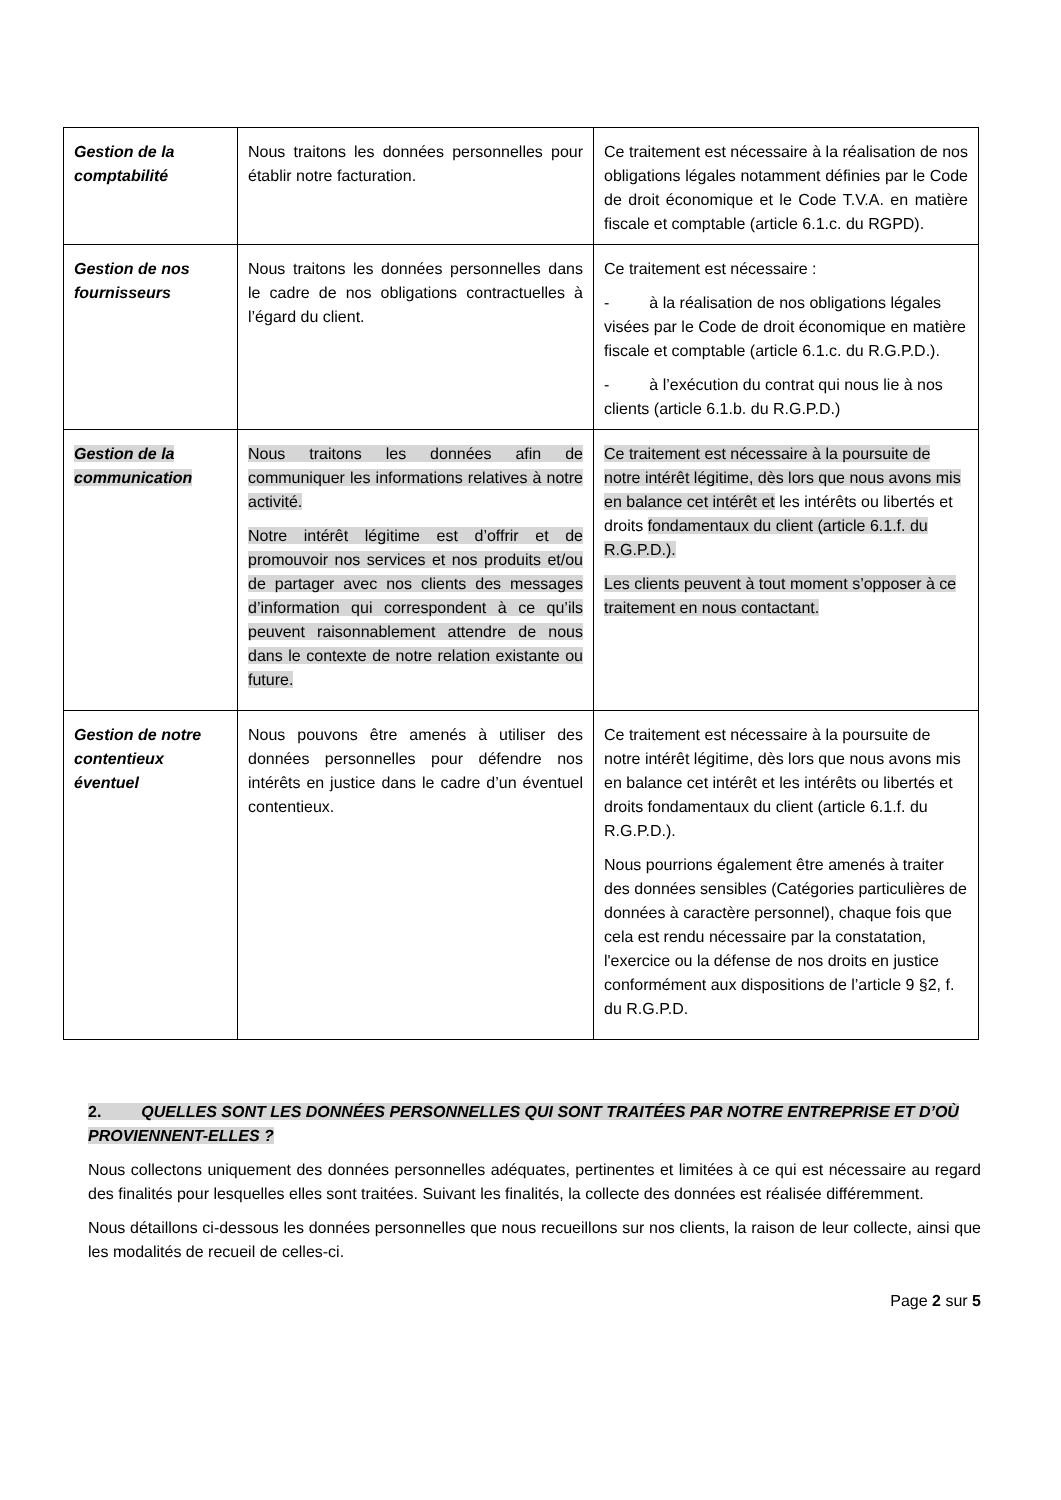| Gestion de la comptabilité | Nous traitons les données personnelles pour établir notre facturation. | Ce traitement est nécessaire à la réalisation de nos obligations légales notamment définies par le Code de droit économique et le Code T.V.A. en matière fiscale et comptable (article 6.1.c. du RGPD). |
| Gestion de nos fournisseurs | Nous traitons les données personnelles dans le cadre de nos obligations contractuelles à l’égard du client. | Ce traitement est nécessaire : - à la réalisation de nos obligations légales visées par le Code de droit économique en matière fiscale et comptable (article 6.1.c. du R.G.P.D.). - à l’exécution du contrat qui nous lie à nos clients (article 6.1.b. du R.G.P.D.) |
| Gestion de la communication | Nous traitons les données afin de communiquer les informations relatives à notre activité. Notre intérêt légitime est d’offrir et de promouvoir nos services et nos produits et/ou de partager avec nos clients des messages d’information qui correspondent à ce qu’ils peuvent raisonnablement attendre de nous dans le contexte de notre relation existante ou future. | Ce traitement est nécessaire à la poursuite de notre intérêt légitime, dès lors que nous avons mis en balance cet intérêt et les intérêts ou libertés et droits fondamentaux du client (article 6.1.f. du R.G.P.D.). Les clients peuvent à tout moment s’opposer à ce traitement en nous contactant. |
| Gestion de notre contentieux éventuel | Nous pouvons être amenés à utiliser des données personnelles pour défendre nos intérêts en justice dans le cadre d’un éventuel contentieux. | Ce traitement est nécessaire à la poursuite de notre intérêt légitime, dès lors que nous avons mis en balance cet intérêt et les intérêts ou libertés et droits fondamentaux du client (article 6.1.f. du R.G.P.D.). Nous pourrions également être amenés à traiter des données sensibles (Catégories particulières de données à caractère personnel), chaque fois que cela est rendu nécessaire par la constatation, l'exercice ou la défense de nos droits en justice conformément aux dispositions de l’article 9 §2, f. du R.G.P.D. |
2. QUELLES SONT LES DONNÉES PERSONNELLES QUI SONT TRAITÉES PAR NOTRE ENTREPRISE ET D’OÙ PROVIENNENT-ELLES ?
Nous collectons uniquement des données personnelles adéquates, pertinentes et limitées à ce qui est nécessaire au regard des finalités pour lesquelles elles sont traitées. Suivant les finalités, la collecte des données est réalisée différemment.
Nous détaillons ci-dessous les données personnelles que nous recueillons sur nos clients, la raison de leur collecte, ainsi que les modalités de recueil de celles-ci.
Page 2 sur 5